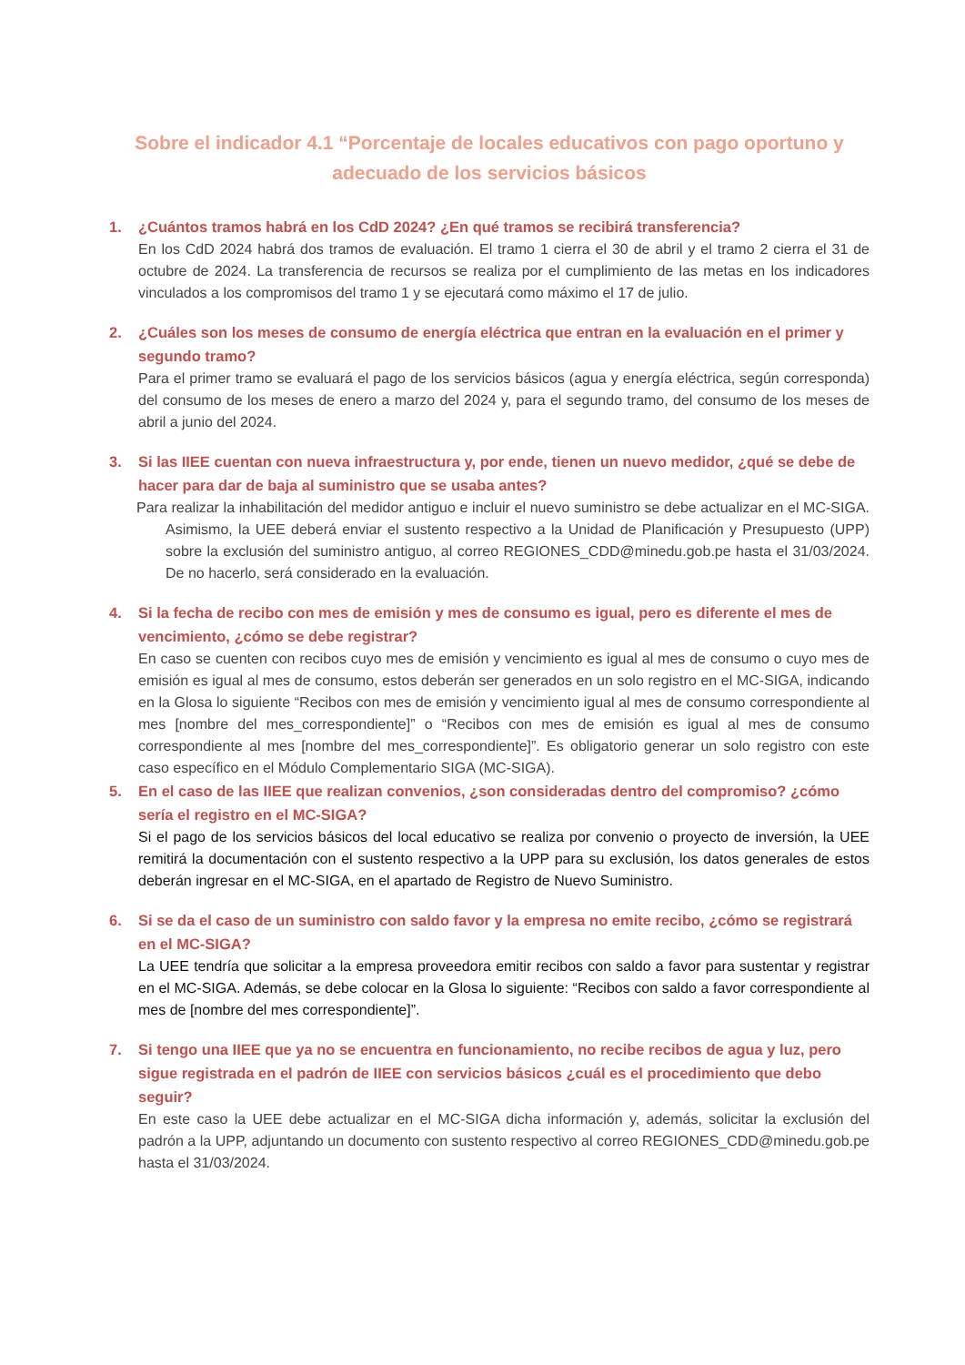Sobre el indicador 4.1 “Porcentaje de locales educativos con pago oportuno y adecuado de los servicios básicos
1. ¿Cuántos tramos habrá en los CdD 2024? ¿En qué tramos se recibirá transferencia?
En los CdD 2024 habrá dos tramos de evaluación. El tramo 1 cierra el 30 de abril y el tramo 2 cierra el 31 de octubre de 2024. La transferencia de recursos se realiza por el cumplimiento de las metas en los indicadores vinculados a los compromisos del tramo 1 y se ejecutará como máximo el 17 de julio.
2. ¿Cuáles son los meses de consumo de energía eléctrica que entran en la evaluación en el primer y segundo tramo?
Para el primer tramo se evaluará el pago de los servicios básicos (agua y energía eléctrica, según corresponda) del consumo de los meses de enero a marzo del 2024 y, para el segundo tramo, del consumo de los meses de abril a junio del 2024.
3. Si las IIEE cuentan con nueva infraestructura y, por ende, tienen un nuevo medidor, ¿qué se debe de hacer para dar de baja al suministro que se usaba antes?
Para realizar la inhabilitación del medidor antiguo e incluir el nuevo suministro se debe actualizar en el MC-SIGA. Asimismo, la UEE deberá enviar el sustento respectivo a la Unidad de Planificación y Presupuesto (UPP) sobre la exclusión del suministro antiguo, al correo REGIONES_CDD@minedu.gob.pe hasta el 31/03/2024. De no hacerlo, será considerado en la evaluación.
4. Si la fecha de recibo con mes de emisión y mes de consumo es igual, pero es diferente el mes de vencimiento, ¿cómo se debe registrar?
En caso se cuenten con recibos cuyo mes de emisión y vencimiento es igual al mes de consumo o cuyo mes de emisión es igual al mes de consumo, estos deberán ser generados en un solo registro en el MC-SIGA, indicando en la Glosa lo siguiente “Recibos con mes de emisión y vencimiento igual al mes de consumo correspondiente al mes [nombre del mes_correspondiente]” o “Recibos con mes de emisión es igual al mes de consumo correspondiente al mes [nombre del mes_correspondiente]”. Es obligatorio generar un solo registro con este caso específico en el Módulo Complementario SIGA (MC-SIGA).
5. En el caso de las IIEE que realizan convenios, ¿son consideradas dentro del compromiso? ¿cómo sería el registro en el MC-SIGA?
Si el pago de los servicios básicos del local educativo se realiza por convenio o proyecto de inversión, la UEE remitirá la documentación con el sustento respectivo a la UPP para su exclusión, los datos generales de estos deberán ingresar en el MC-SIGA, en el apartado de Registro de Nuevo Suministro.
6. Si se da el caso de un suministro con saldo favor y la empresa no emite recibo, ¿cómo se registrará en el MC-SIGA?
La UEE tendría que solicitar a la empresa proveedora emitir recibos con saldo a favor para sustentar y registrar en el MC-SIGA. Además, se debe colocar en la Glosa lo siguiente: “Recibos con saldo a favor correspondiente al mes de [nombre del mes correspondiente]”.
7. Si tengo una IIEE que ya no se encuentra en funcionamiento, no recibe recibos de agua y luz, pero sigue registrada en el padrón de IIEE con servicios básicos ¿cuál es el procedimiento que debo seguir?
En este caso la UEE debe actualizar en el MC-SIGA dicha información y, además, solicitar la exclusión del padrón a la UPP, adjuntando un documento con sustento respectivo al correo REGIONES_CDD@minedu.gob.pe hasta el 31/03/2024.